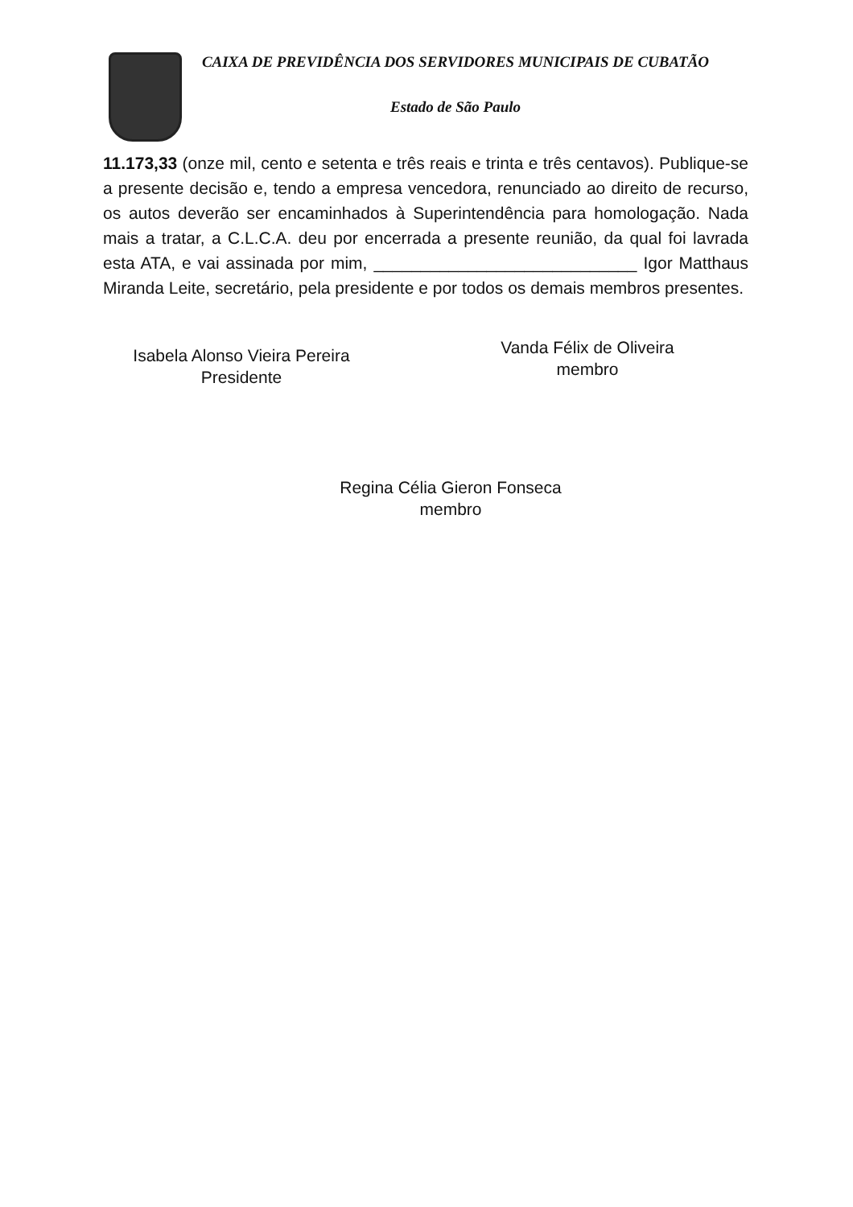CAIXA DE PREVIDÊNCIA DOS SERVIDORES MUNICIPAIS DE CUBATÃO
Estado de São Paulo
11.173,33 (onze mil, cento e setenta e três reais e trinta e três centavos). Publique-se a presente decisão e, tendo a empresa vencedora, renunciado ao direito de recurso, os autos deverão ser encaminhados à Superintendência para homologação. Nada mais a tratar, a C.L.C.A. deu por encerrada a presente reunião, da qual foi lavrada esta ATA, e vai assinada por mim, ____________________________ Igor Matthaus Miranda Leite, secretário, pela presidente e por todos os demais membros presentes.
Isabela Alonso Vieira Pereira
Presidente
Vanda Félix de Oliveira
membro
Regina Célia Gieron Fonseca
membro